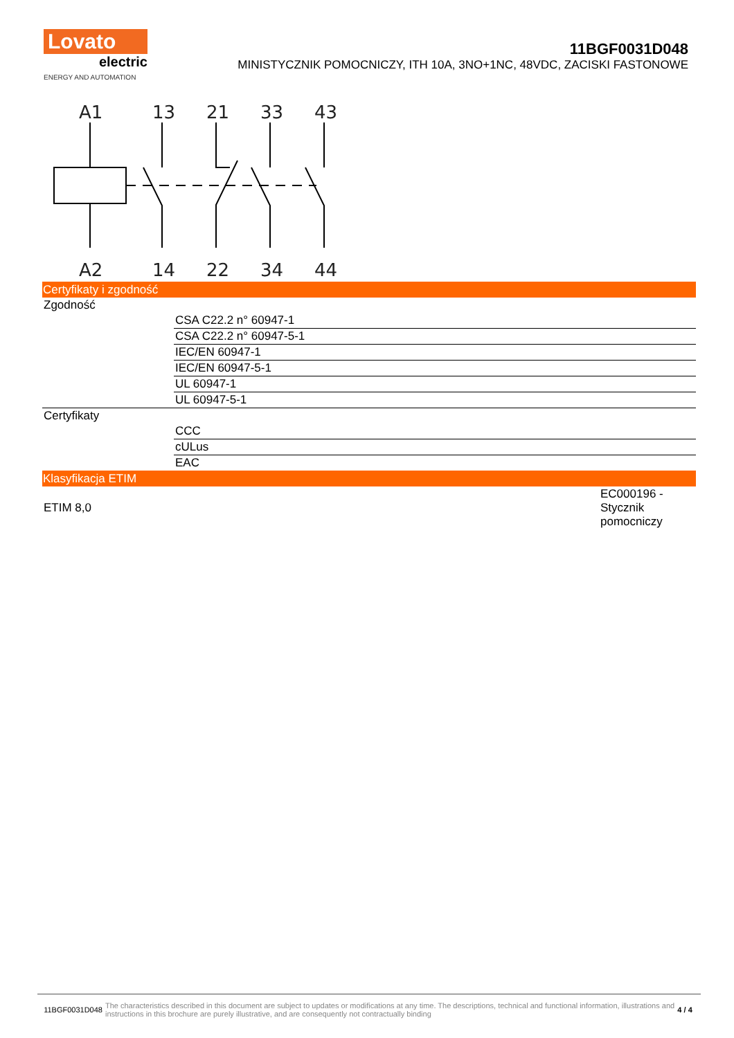Lovato
electric
ENERGY AND AUTOMATION
11BGF0031D048
MINISTYCZNIK POMOCNICZY, ITH 10A, 3NO+1NC, 48VDC, ZACISKI FASTONOWE
A1
13
21
33
43
A2
14
22
34
44
| Certyfikaty i zgodność | |
| Zgodność | |
| | CSA C22.2 n° 60947-1 |
| | CSA C22.2 n° 60947-5-1 |
| | IEC/EN 60947-1 |
| | IEC/EN 60947-5-1 |
| | UL 60947-1 |
| | UL 60947-5-1 |
| Certyfikaty | |
| | CCC |
| | cULus |
| | EAC |
| Klasyfikacja ETIM | |
| ETIM 8,0 | EC000196 - Stycznik pomocniczy |
11BGF0031D048 The characteristics described in this document are subject to updates or modifications at any time. The descriptions, technical and functional information, illustrations and instructions in this brochure are purely illustrative, and are consequently not contractually binding 4 / 4